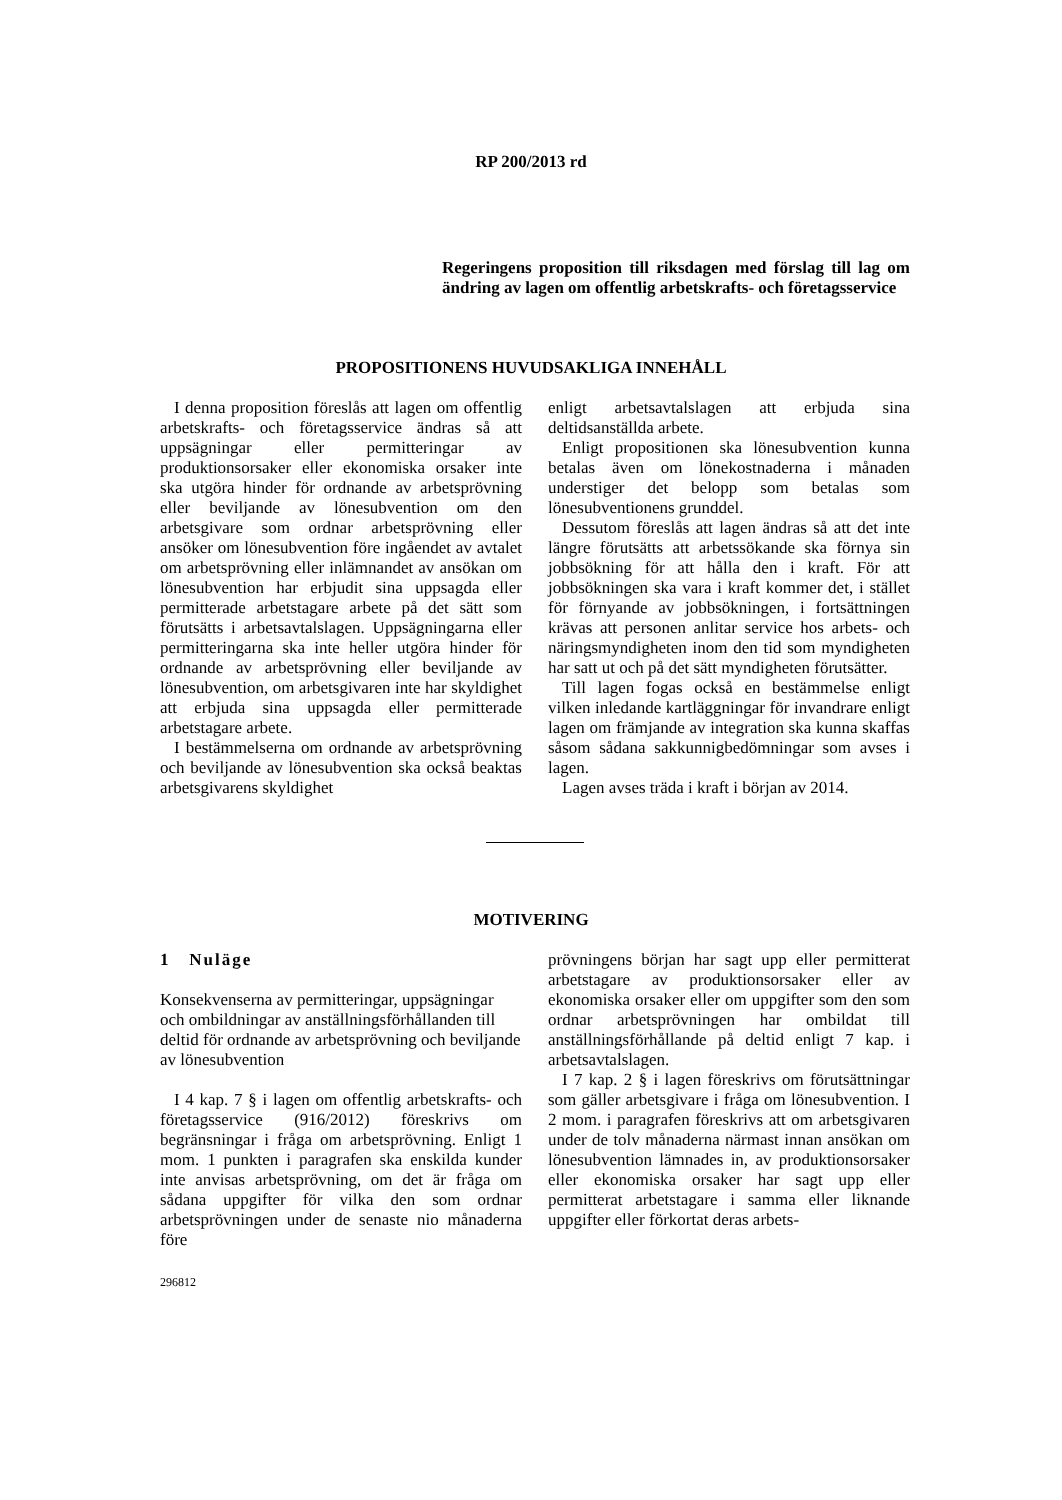RP 200/2013 rd
Regeringens proposition till riksdagen med förslag till lag om ändring av lagen om offentlig arbetskrafts- och företagsservice
PROPOSITIONENS HUVUDSAKLIGA INNEHÅLL
I denna proposition föreslås att lagen om offentlig arbetskrafts- och företagsservice ändras så att uppsägningar eller permitteringar av produktionsorsaker eller ekonomiska orsaker inte ska utgöra hinder för ordnande av arbetsprövning eller beviljande av lönesubvention om den arbetsgivare som ordnar arbetsprövning eller ansöker om lönesubvention före ingåendet av avtalet om arbetsprövning eller inlämnandet av ansökan om lönesubvention har erbjudit sina uppsagda eller permitterade arbetstagare arbete på det sätt som förutsätts i arbetsavtalslagen. Uppsägningarna eller permitteringarna ska inte heller utgöra hinder för ordnande av arbetsprövning eller beviljande av lönesubvention, om arbetsgivaren inte har skyldighet att erbjuda sina uppsagda eller permitterade arbetstagare arbete.
I bestämmelserna om ordnande av arbetsprövning och beviljande av lönesubvention ska också beaktas arbetsgivarens skyldighet
enligt arbetsavtalslagen att erbjuda sina deltidsanställda arbete.
Enligt propositionen ska lönesubvention kunna betalas även om lönekostnaderna i månaden understiger det belopp som betalas som lönesubventionens grunddel.
Dessutom föreslås att lagen ändras så att det inte längre förutsätts att arbetssökande ska förnya sin jobbsökning för att hålla den i kraft. För att jobbsökningen ska vara i kraft kommer det, i stället för förnyande av jobbsökningen, i fortsättningen krävas att personen anlitar service hos arbets- och näringsmyndigheten inom den tid som myndigheten har satt ut och på det sätt myndigheten förutsätter.
Till lagen fogas också en bestämmelse enligt vilken inledande kartläggningar för invandrare enligt lagen om främjande av integration ska kunna skaffas såsom sådana sakkunnigbedömningar som avses i lagen.
Lagen avses träda i kraft i början av 2014.
MOTIVERING
1 Nuläge
Konsekvenserna av permitteringar, uppsägningar och ombildningar av anställningsförhållanden till deltid för ordnande av arbetsprövning och beviljande av lönesubvention
I 4 kap. 7 § i lagen om offentlig arbetskrafts- och företagsservice (916/2012) föreskrivs om begränsningar i fråga om arbetsprövning. Enligt 1 mom. 1 punkten i paragrafen ska enskilda kunder inte anvisas arbetsprövning, om det är fråga om sådana uppgifter för vilka den som ordnar arbetsprövningen under de senaste nio månaderna före
prövningens början har sagt upp eller permitterat arbetstagare av produktionsorsaker eller av ekonomiska orsaker eller om uppgifter som den som ordnar arbetsprövningen har ombildat till anställningsförhållande på deltid enligt 7 kap. i arbetsavtalslagen.
I 7 kap. 2 § i lagen föreskrivs om förutsättningar som gäller arbetsgivare i fråga om lönesubvention. I 2 mom. i paragrafen föreskrivs att om arbetsgivaren under de tolv månaderna närmast innan ansökan om lönesubvention lämnades in, av produktionsorsaker eller ekonomiska orsaker har sagt upp eller permitterat arbetstagare i samma eller liknande uppgifter eller förkortat deras arbets-
296812